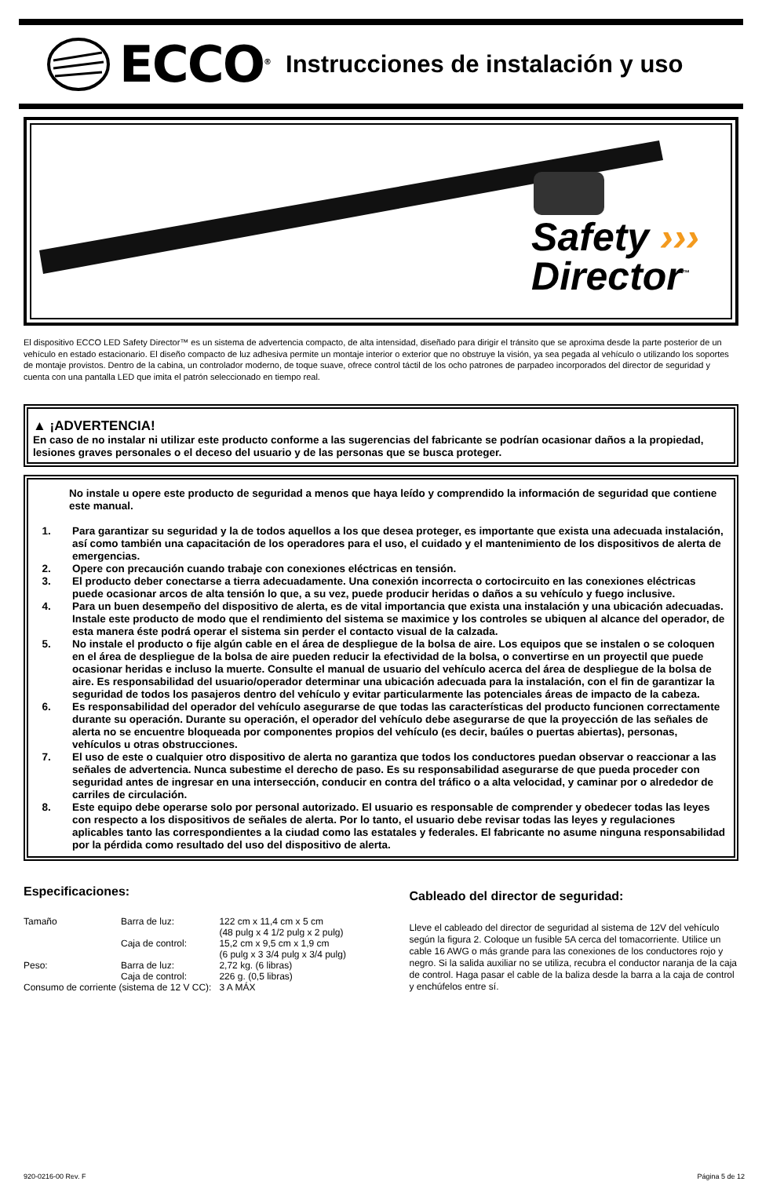ECCO<sup>®</sup> Instrucciones de instalación y uso
Safety ›››
Director<sup>™</sup>
El dispositivo ECCO LED Safety Director™ es un sistema de advertencia compacto, de alta intensidad, diseñado para dirigir el tránsito que se aproxima desde la parte posterior de un vehículo en estado estacionario. El diseño compacto de luz adhesiva permite un montaje interior o exterior que no obstruye la visión, ya sea pegada al vehículo o utilizando los soportes de montaje provistos. Dentro de la cabina, un controlador moderno, de toque suave, ofrece control táctil de los ocho patrones de parpadeo incorporados del director de seguridad y cuenta con una pantalla LED que imita el patrón seleccionado en tiempo real.
▲ ¡ADVERTENCIA!
En caso de no instalar ni utilizar este producto conforme a las sugerencias del fabricante se podrían ocasionar daños a la propiedad, lesiones graves personales o el deceso del usuario y de las personas que se busca proteger.
No instale u opere este producto de seguridad a menos que haya leído y comprendido la información de seguridad que contiene este manual.
1. Para garantizar su seguridad y la de todos aquellos a los que desea proteger, es importante que exista una adecuada instalación, así como también una capacitación de los operadores para el uso, el cuidado y el mantenimiento de los dispositivos de alerta de emergencias.
2. Opere con precaución cuando trabaje con conexiones eléctricas en tensión.
3. El producto deber conectarse a tierra adecuadamente. Una conexión incorrecta o cortocircuito en las conexiones eléctricas puede ocasionar arcos de alta tensión lo que, a su vez, puede producir heridas o daños a su vehículo y fuego inclusive.
4. Para un buen desempeño del dispositivo de alerta, es de vital importancia que exista una instalación y una ubicación adecuadas. Instale este producto de modo que el rendimiento del sistema se maximice y los controles se ubiquen al alcance del operador, de esta manera éste podrá operar el sistema sin perder el contacto visual de la calzada.
5. No instale el producto o fije algún cable en el área de despliegue de la bolsa de aire. Los equipos que se instalen o se coloquen en el área de despliegue de la bolsa de aire pueden reducir la efectividad de la bolsa, o convertirse en un proyectil que puede ocasionar heridas e incluso la muerte. Consulte el manual de usuario del vehículo acerca del área de despliegue de la bolsa de aire. Es responsabilidad del usuario/operador determinar una ubicación adecuada para la instalación, con el fin de garantizar la seguridad de todos los pasajeros dentro del vehículo y evitar particularmente las potenciales áreas de impacto de la cabeza.
6. Es responsabilidad del operador del vehículo asegurarse de que todas las características del producto funcionen correctamente durante su operación. Durante su operación, el operador del vehículo debe asegurarse de que la proyección de las señales de alerta no se encuentre bloqueada por componentes propios del vehículo (es decir, baúles o puertas abiertas), personas, vehículos u otras obstrucciones.
7. El uso de este o cualquier otro dispositivo de alerta no garantiza que todos los conductores puedan observar o reaccionar a las señales de advertencia. Nunca subestime el derecho de paso. Es su responsabilidad asegurarse de que pueda proceder con seguridad antes de ingresar en una intersección, conducir en contra del tráfico o a alta velocidad, y caminar por o alrededor de carriles de circulación.
8. Este equipo debe operarse solo por personal autorizado. El usuario es responsable de comprender y obedecer todas las leyes con respecto a los dispositivos de señales de alerta. Por lo tanto, el usuario debe revisar todas las leyes y regulaciones aplicables tanto las correspondientes a la ciudad como las estatales y federales. El fabricante no asume ninguna responsabilidad por la pérdida como resultado del uso del dispositivo de alerta.
Especificaciones:
| Tamaño | Barra de luz: | 122 cm x 11,4 cm x 5 cm (48 pulg x 4 1/2 pulg x 2 pulg) |
| | Caja de control: | 15,2 cm x 9,5 cm x 1,9 cm (6 pulg x 3 3/4 pulg x 3/4 pulg) |
| Peso: | Barra de luz: | 2,72 kg. (6 libras) |
| | Caja de control: | 226 g. (0,5 libras) |
| Consumo de corriente (sistema de 12 V CC): | | 3 A MÁX |
Cableado del director de seguridad:
Lleve el cableado del director de seguridad al sistema de 12V del vehículo según la figura 2. Coloque un fusible 5A cerca del tomacorriente. Utilice un cable 16 AWG o más grande para las conexiones de los conductores rojo y negro. Si la salida auxiliar no se utiliza, recubra el conductor naranja de la caja de control. Haga pasar el cable de la baliza desde la barra a la caja de control y enchúfelos entre sí.
920-0216-00 Rev. F Página 5 de 12